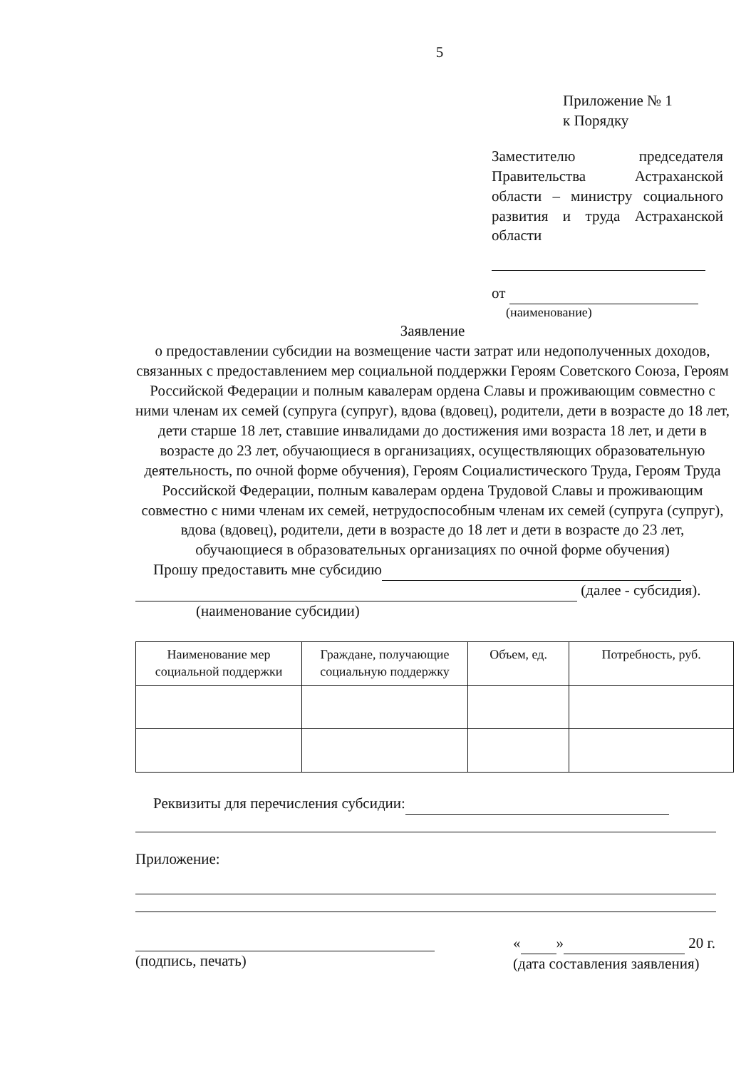5
Приложение № 1
к Порядку
Заместителю председателя Правительства Астраханской области – министру социального развития и труда Астраханской области
от
(наименование)
Заявление
о предоставлении субсидии на возмещение части затрат или недополученных доходов, связанных с предоставлением мер социальной поддержки Героям Советского Союза, Героям Российской Федерации и полным кавалерам ордена Славы и проживающим совместно с ними членам их семей (супруга (супруг), вдова (вдовец), родители, дети в возрасте до 18 лет, дети старше 18 лет, ставшие инвалидами до достижения ими возраста 18 лет, и дети в возрасте до 23 лет, обучающиеся в организациях, осуществляющих образовательную деятельность, по очной форме обучения), Героям Социалистического Труда, Героям Труда Российской Федерации, полным кавалерам ордена Трудовой Славы и проживающим совместно с ними членам их семей, нетрудоспособным членам их семей (супруга (супруг), вдова (вдовец), родители, дети в возрасте до 18 лет и дети в возрасте до 23 лет, обучающиеся в образовательных организациях по очной форме обучения)
Прошу предоставить мне субсидию
(далее - субсидия).
(наименование субсидии)
| Наименование мер социальной поддержки | Граждане, получающие социальную поддержку | Объем, ед. | Потребность, руб. |
| --- | --- | --- | --- |
Реквизиты для перечисления субсидии:
Приложение:
(подпись, печать) « » 20 г.
(дата составления заявления)